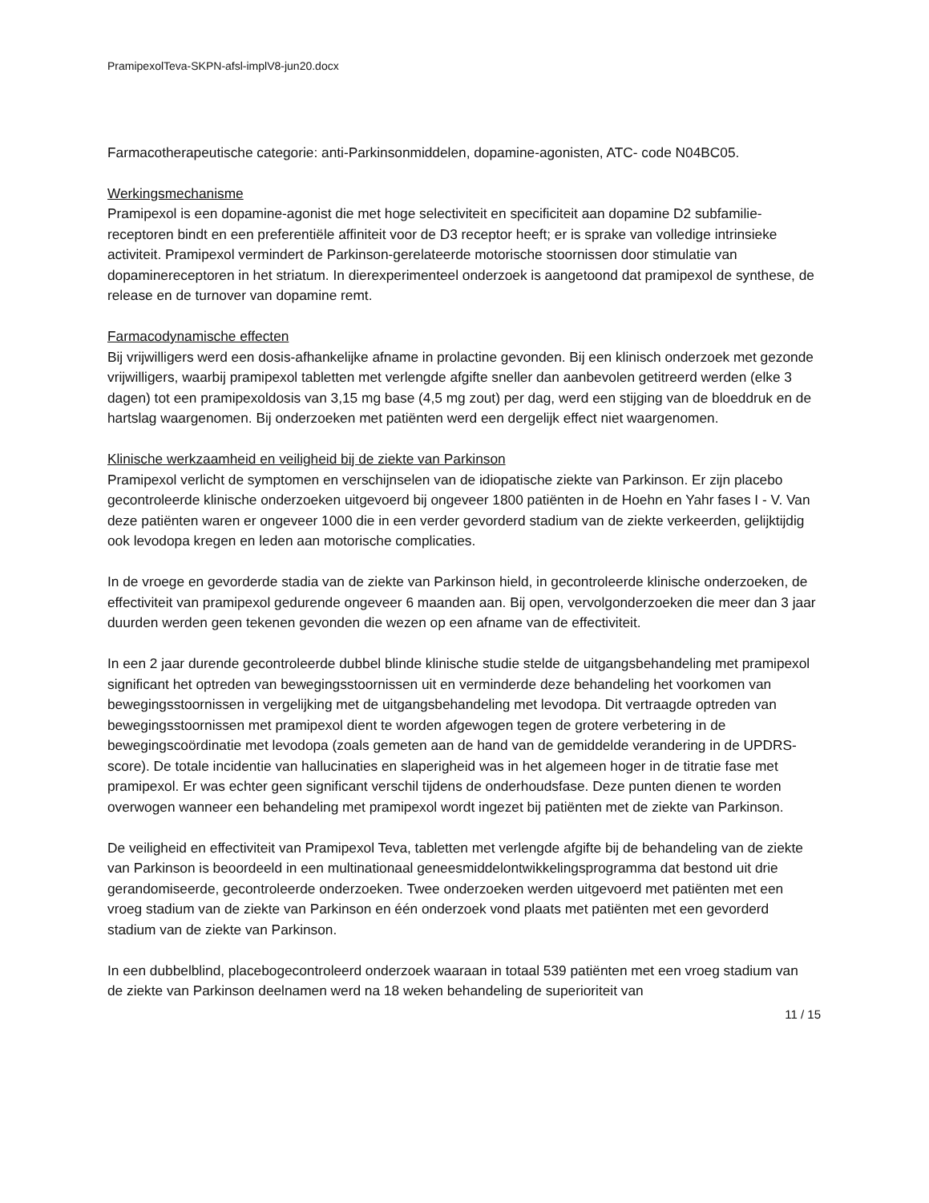PramipexolTeva-SKPN-afsl-implV8-jun20.docx
Farmacotherapeutische categorie: anti-Parkinsonmiddelen, dopamine-agonisten, ATC- code N04BC05.
Werkingsmechanisme
Pramipexol is een dopamine-agonist die met hoge selectiviteit en specificiteit aan dopamine D2 subfamilie-receptoren bindt en een preferentiële affiniteit voor de D3 receptor heeft; er is sprake van volledige intrinsieke activiteit. Pramipexol vermindert de Parkinson-gerelateerde motorische stoornissen door stimulatie van dopaminereceptoren in het striatum. In dierexperimenteel onderzoek is aangetoond dat pramipexol de synthese, de release en de turnover van dopamine remt.
Farmacodynamische effecten
Bij vrijwilligers werd een dosis-afhankelijke afname in prolactine gevonden. Bij een klinisch onderzoek met gezonde vrijwilligers, waarbij pramipexol tabletten met verlengde afgifte sneller dan aanbevolen getitreerd werden (elke 3 dagen) tot een pramipexoldosis van 3,15 mg base (4,5 mg zout) per dag, werd een stijging van de bloeddruk en de hartslag waargenomen. Bij onderzoeken met patiënten werd een dergelijk effect niet waargenomen.
Klinische werkzaamheid en veiligheid bij de ziekte van Parkinson
Pramipexol verlicht de symptomen en verschijnselen van de idiopatische ziekte van Parkinson. Er zijn placebo gecontroleerde klinische onderzoeken uitgevoerd bij ongeveer 1800 patiënten in de Hoehn en Yahr fases I - V. Van deze patiënten waren er ongeveer 1000 die in een verder gevorderd stadium van de ziekte verkeerden, gelijktijdig ook levodopa kregen en leden aan motorische complicaties.
In de vroege en gevorderde stadia van de ziekte van Parkinson hield, in gecontroleerde klinische onderzoeken, de effectiviteit van pramipexol gedurende ongeveer 6 maanden aan. Bij open, vervolgonderzoeken die meer dan 3 jaar duurden werden geen tekenen gevonden die wezen op een afname van de effectiviteit.
In een 2 jaar durende gecontroleerde dubbel blinde klinische studie stelde de uitgangsbehandeling met pramipexol significant het optreden van bewegingsstoornissen uit en verminderde deze behandeling het voorkomen van bewegingsstoornissen in vergelijking met de uitgangsbehandeling met levodopa. Dit vertraagde optreden van bewegingsstoornissen met pramipexol dient te worden afgewogen tegen de grotere verbetering in de bewegingscoördinatie met levodopa (zoals gemeten aan de hand van de gemiddelde verandering in de UPDRS-score). De totale incidentie van hallucinaties en slaperigheid was in het algemeen hoger in de titratie fase met pramipexol. Er was echter geen significant verschil tijdens de onderhoudsfase. Deze punten dienen te worden overwogen wanneer een behandeling met pramipexol wordt ingezet bij patiënten met de ziekte van Parkinson.
De veiligheid en effectiviteit van Pramipexol Teva, tabletten met verlengde afgifte bij de behandeling van de ziekte van Parkinson is beoordeeld in een multinationaal geneesmiddelontwikkelingsprogramma dat bestond uit drie gerandomiseerde, gecontroleerde onderzoeken. Twee onderzoeken werden uitgevoerd met patiënten met een vroeg stadium van de ziekte van Parkinson en één onderzoek vond plaats met patiënten met een gevorderd stadium van de ziekte van Parkinson.
In een dubbelblind, placebogecontroleerd onderzoek waaraan in totaal 539 patiënten met een vroeg stadium van de ziekte van Parkinson deelnamen werd na 18 weken behandeling de superioriteit van
11 / 15